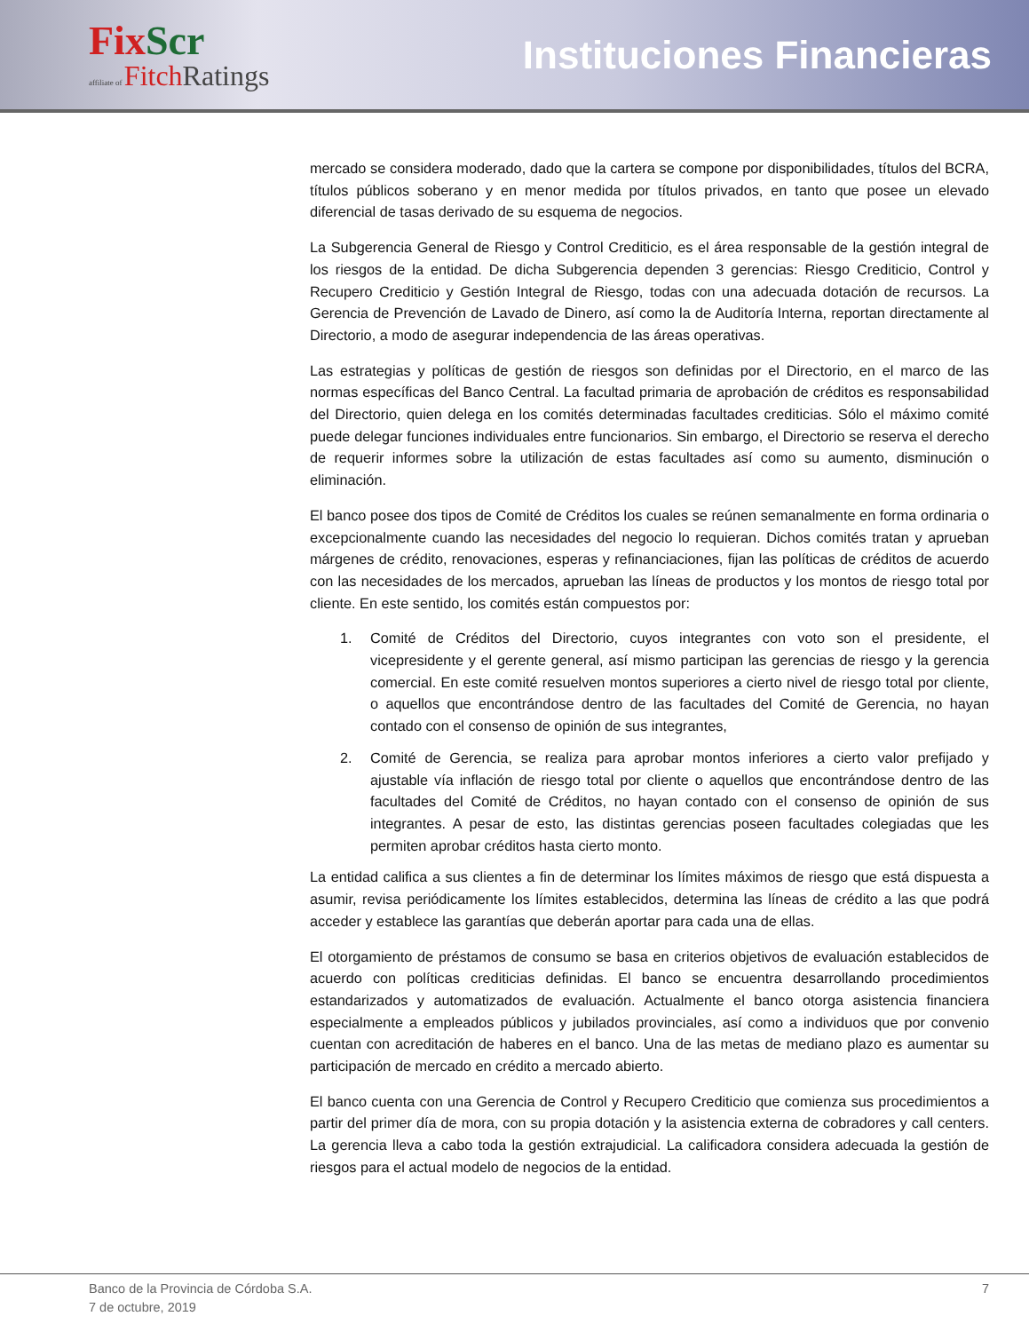FixScr
affiliate of Fitch Ratings
Instituciones Financieras
mercado se considera moderado, dado que la cartera se compone por disponibilidades, títulos del BCRA, títulos públicos soberano y en menor medida por títulos privados, en tanto que posee un elevado diferencial de tasas derivado de su esquema de negocios.
La Subgerencia General de Riesgo y Control Crediticio, es el área responsable de la gestión integral de los riesgos de la entidad. De dicha Subgerencia dependen 3 gerencias: Riesgo Crediticio, Control y Recupero Crediticio y Gestión Integral de Riesgo, todas con una adecuada dotación de recursos. La Gerencia de Prevención de Lavado de Dinero, así como la de Auditoría Interna, reportan directamente al Directorio, a modo de asegurar independencia de las áreas operativas.
Las estrategias y políticas de gestión de riesgos son definidas por el Directorio, en el marco de las normas específicas del Banco Central. La facultad primaria de aprobación de créditos es responsabilidad del Directorio, quien delega en los comités determinadas facultades crediticias. Sólo el máximo comité puede delegar funciones individuales entre funcionarios. Sin embargo, el Directorio se reserva el derecho de requerir informes sobre la utilización de estas facultades así como su aumento, disminución o eliminación.
El banco posee dos tipos de Comité de Créditos los cuales se reúnen semanalmente en forma ordinaria o excepcionalmente cuando las necesidades del negocio lo requieran. Dichos comités tratan y aprueban márgenes de crédito, renovaciones, esperas y refinanciaciones, fijan las políticas de créditos de acuerdo con las necesidades de los mercados, aprueban las líneas de productos y los montos de riesgo total por cliente. En este sentido, los comités están compuestos por:
1. Comité de Créditos del Directorio, cuyos integrantes con voto son el presidente, el vicepresidente y el gerente general, así mismo participan las gerencias de riesgo y la gerencia comercial. En este comité resuelven montos superiores a cierto nivel de riesgo total por cliente, o aquellos que encontrándose dentro de las facultades del Comité de Gerencia, no hayan contado con el consenso de opinión de sus integrantes,
2. Comité de Gerencia, se realiza para aprobar montos inferiores a cierto valor prefijado y ajustable vía inflación de riesgo total por cliente o aquellos que encontrándose dentro de las facultades del Comité de Créditos, no hayan contado con el consenso de opinión de sus integrantes. A pesar de esto, las distintas gerencias poseen facultades colegiadas que les permiten aprobar créditos hasta cierto monto.
La entidad califica a sus clientes a fin de determinar los límites máximos de riesgo que está dispuesta a asumir, revisa periódicamente los límites establecidos, determina las líneas de crédito a las que podrá acceder y establece las garantías que deberán aportar para cada una de ellas.
El otorgamiento de préstamos de consumo se basa en criterios objetivos de evaluación establecidos de acuerdo con políticas crediticias definidas. El banco se encuentra desarrollando procedimientos estandarizados y automatizados de evaluación. Actualmente el banco otorga asistencia financiera especialmente a empleados públicos y jubilados provinciales, así como a individuos que por convenio cuentan con acreditación de haberes en el banco. Una de las metas de mediano plazo es aumentar su participación de mercado en crédito a mercado abierto.
El banco cuenta con una Gerencia de Control y Recupero Crediticio que comienza sus procedimientos a partir del primer día de mora, con su propia dotación y la asistencia externa de cobradores y call centers. La gerencia lleva a cabo toda la gestión extrajudicial. La calificadora considera adecuada la gestión de riesgos para el actual modelo de negocios de la entidad.
Banco de la Provincia de Córdoba S.A.
7 de octubre, 2019 7